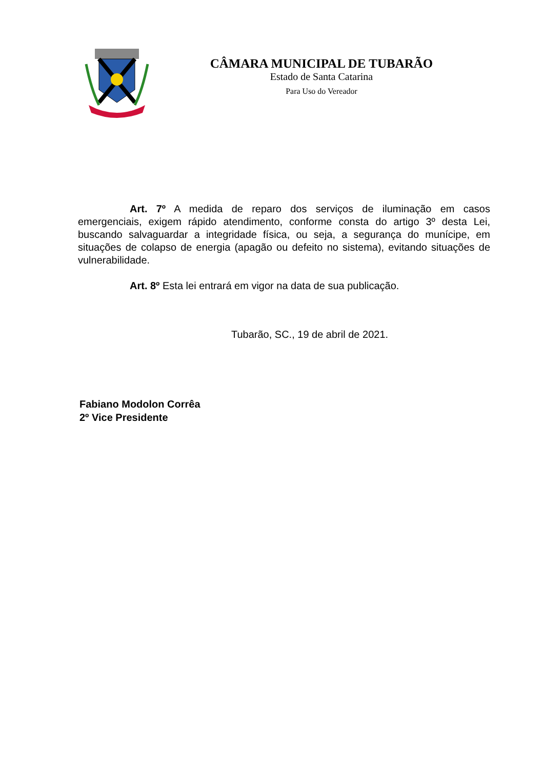CÂMARA MUNICIPAL DE TUBARÃO
Estado de Santa Catarina
Para Uso do Vereador
Art. 7º A medida de reparo dos serviços de iluminação em casos emergenciais, exigem rápido atendimento, conforme consta do artigo 3º desta Lei, buscando salvaguardar a integridade física, ou seja, a segurança do munícipe, em situações de colapso de energia (apagão ou defeito no sistema), evitando situações de vulnerabilidade.
Art. 8º Esta lei entrará em vigor na data de sua publicação.
Tubarão, SC., 19 de abril de 2021.
Fabiano Modolon Corrêa
2º Vice Presidente